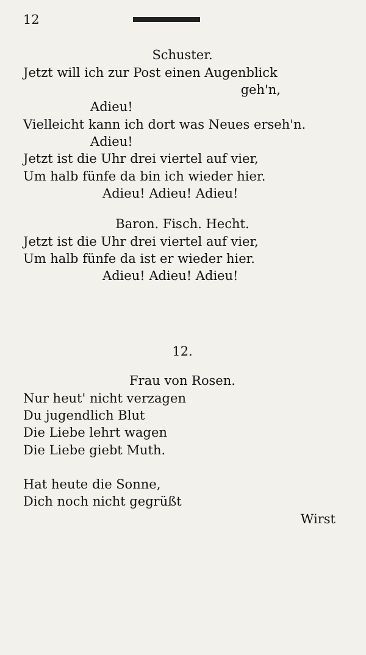12
Schuster.
Jetzt will ich zur Post einen Augenblick
geh'n,
Adieu!
Vielleicht kann ich dort was Neues erseh'n.
Adieu!
Jetzt ist die Uhr drei viertel auf vier,
Um halb fünfe da bin ich wieder hier.
Adieu! Adieu! Adieu!
Baron. Fisch. Hecht.
Jetzt ist die Uhr drei viertel auf vier,
Um halb fünfe da ist er wieder hier.
Adieu! Adieu! Adieu!
12.
Frau von Rosen.
Nur heut' nicht verzagen
Du jugendlich Blut
Die Liebe lehrt wagen
Die Liebe giebt Muth.
Hat heute die Sonne,
Dich noch nicht gegrüßt
Wirst